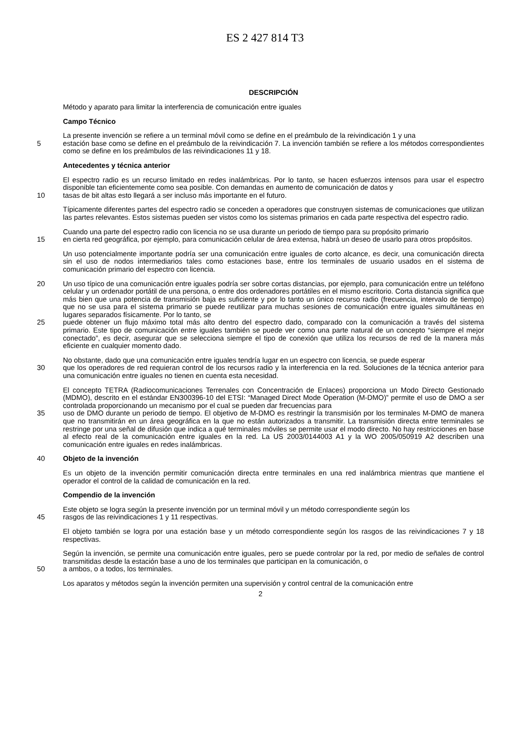ES 2 427 814 T3
DESCRIPCIÓN
Método y aparato para limitar la interferencia de comunicación entre iguales
Campo Técnico
La presente invención se refiere a un terminal móvil como se define en el preámbulo de la reivindicación 1 y una
5 estación base como se define en el preámbulo de la reivindicación 7. La invención también se refiere a los métodos correspondientes como se define en los preámbulos de las reivindicaciones 11 y 18.
Antecedentes y técnica anterior
El espectro radio es un recurso limitado en redes inalámbricas. Por lo tanto, se hacen esfuerzos intensos para usar el espectro disponible tan eficientemente como sea posible. Con demandas en aumento de comunicación de datos y
10 tasas de bit altas esto llegará a ser incluso más importante en el futuro.
Típicamente diferentes partes del espectro radio se conceden a operadores que construyen sistemas de comunicaciones que utilizan las partes relevantes. Estos sistemas pueden ser vistos como los sistemas primarios en cada parte respectiva del espectro radio.
Cuando una parte del espectro radio con licencia no se usa durante un periodo de tiempo para su propósito primario
15 en cierta red geográfica, por ejemplo, para comunicación celular de área extensa, habrá un deseo de usarlo para otros propósitos.
Un uso potencialmente importante podría ser una comunicación entre iguales de corto alcance, es decir, una comunicación directa sin el uso de nodos intermediarios tales como estaciones base, entre los terminales de usuario usados en el sistema de comunicación primario del espectro con licencia.
20 Un uso típico de una comunicación entre iguales podría ser sobre cortas distancias, por ejemplo, para comunicación entre un teléfono celular y un ordenador portátil de una persona, o entre dos ordenadores portátiles en el mismo escritorio. Corta distancia significa que más bien que una potencia de transmisión baja es suficiente y por lo tanto un único recurso radio (frecuencia, intervalo de tiempo) que no se usa para el sistema primario se puede reutilizar para muchas sesiones de comunicación entre iguales simultáneas en lugares separados físicamente. Por lo tanto, se
25 puede obtener un flujo máximo total más alto dentro del espectro dado, comparado con la comunicación a través del sistema primario. Este tipo de comunicación entre iguales también se puede ver como una parte natural de un concepto “siempre el mejor conectado”, es decir, asegurar que se selecciona siempre el tipo de conexión que utiliza los recursos de red de la manera más eficiente en cualquier momento dado.
No obstante, dado que una comunicación entre iguales tendría lugar en un espectro con licencia, se puede esperar
30 que los operadores de red requieran control de los recursos radio y la interferencia en la red. Soluciones de la técnica anterior para una comunicación entre iguales no tienen en cuenta esta necesidad.
El concepto TETRA (Radiocomunicaciones Terrenales con Concentración de Enlaces) proporciona un Modo Directo Gestionado (MDMO), descrito en el estándar EN300396-10 del ETSI: “Managed Direct Mode Operation (M-DMO)” permite el uso de DMO a ser controlada proporcionando un mecanismo por el cual se pueden dar frecuencias para
35 uso de DMO durante un periodo de tiempo. El objetivo de M-DMO es restringir la transmisión por los terminales M-DMO de manera que no transmitirán en un área geográfica en la que no están autorizados a transmitir. La transmisión directa entre terminales se restringe por una señal de difusión que indica a qué terminales móviles se permite usar el modo directo. No hay restricciones en base al efecto real de la comunicación entre iguales en la red. La US 2003/0144003 A1 y la WO 2005/050919 A2 describen una comunicación entre iguales en redes inalámbricas.
40 Objeto de la invención
Es un objeto de la invención permitir comunicación directa entre terminales en una red inalámbrica mientras que mantiene el operador el control de la calidad de comunicación en la red.
Compendio de la invención
Este objeto se logra según la presente invención por un terminal móvil y un método correspondiente según los
45 rasgos de las reivindicaciones 1 y 11 respectivas.
El objeto también se logra por una estación base y un método correspondiente según los rasgos de las reivindicaciones 7 y 18 respectivas.
Según la invención, se permite una comunicación entre iguales, pero se puede controlar por la red, por medio de señales de control transmitidas desde la estación base a uno de los terminales que participan en la comunicación, o
50 a ambos, o a todos, los terminales.
Los aparatos y métodos según la invención permiten una supervisión y control central de la comunicación entre
2